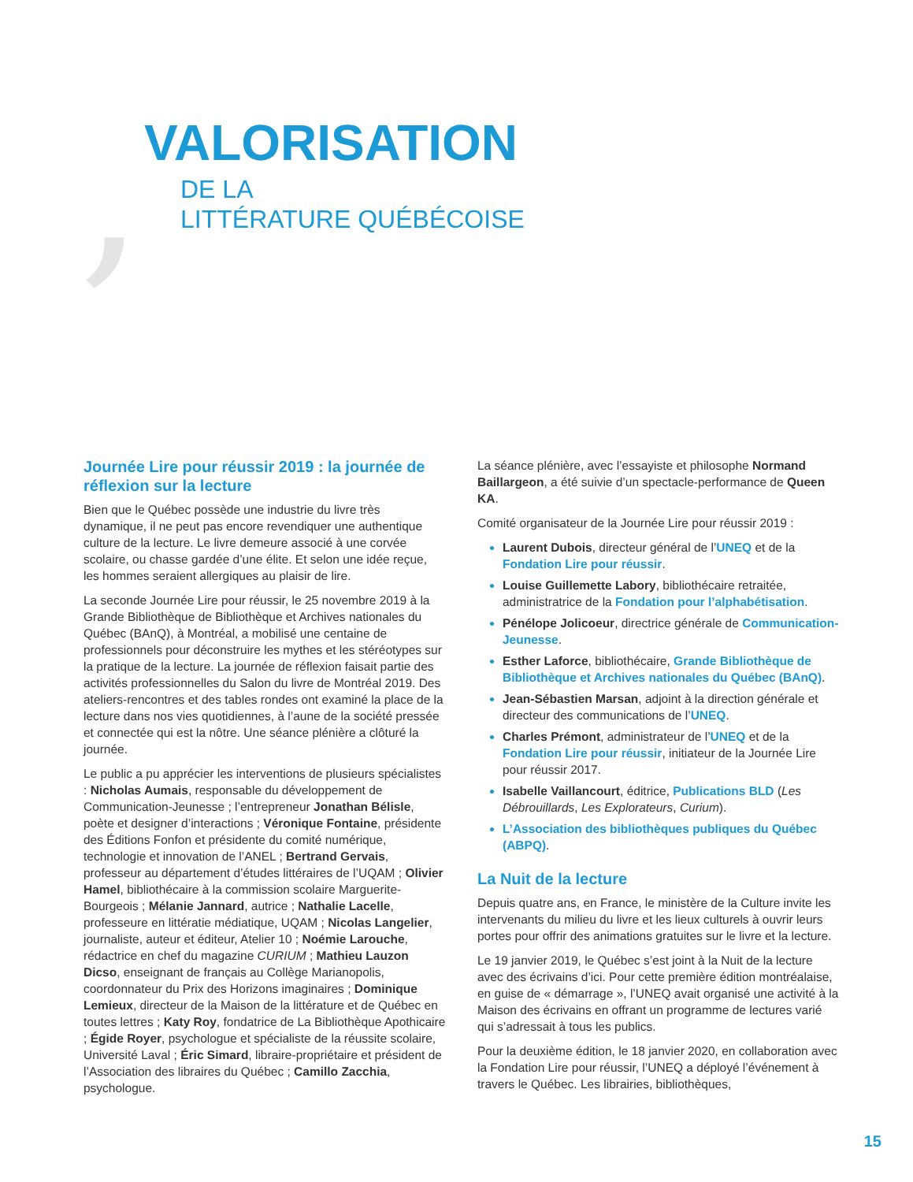,
VALORISATION
DE LA
LITTÉRATURE QUÉBÉCOISE
Journée Lire pour réussir 2019 : la journée de réflexion sur la lecture
Bien que le Québec possède une industrie du livre très dynamique, il ne peut pas encore revendiquer une authentique culture de la lecture. Le livre demeure associé à une corvée scolaire, ou chasse gardée d’une élite. Et selon une idée reçue, les hommes seraient allergiques au plaisir de lire.
La seconde Journée Lire pour réussir, le 25 novembre 2019 à la Grande Bibliothèque de Bibliothèque et Archives nationales du Québec (BAnQ), à Montréal, a mobilisé une centaine de professionnels pour déconstruire les mythes et les stéréotypes sur la pratique de la lecture. La journée de réflexion faisait partie des activités professionnelles du Salon du livre de Montréal 2019. Des ateliers-rencontres et des tables rondes ont examiné la place de la lecture dans nos vies quotidiennes, à l’aune de la société pressée et connectée qui est la nôtre. Une séance plénière a clôturé la journée.
Le public a pu apprécier les interventions de plusieurs spécialistes : Nicholas Aumais, responsable du développement de Communication-Jeunesse ; l’entrepreneur Jonathan Bélisle, poète et designer d’interactions ; Véronique Fontaine, présidente des Éditions Fonfon et présidente du comité numérique, technologie et innovation de l’ANEL ; Bertrand Gervais, professeur au département d’études littéraires de l’UQAM ; Olivier Hamel, bibliothécaire à la commission scolaire Marguerite-Bourgeois ; Mélanie Jannard, autrice ; Nathalie Lacelle, professeure en littératie médiatique, UQAM ; Nicolas Langelier, journaliste, auteur et éditeur, Atelier 10 ; Noémie Larouche, rédactrice en chef du magazine CURIUM ; Mathieu Lauzon Dicso, enseignant de français au Collège Marianopolis, coordonnateur du Prix des Horizons imaginaires ; Dominique Lemieux, directeur de la Maison de la littérature et de Québec en toutes lettres ; Katy Roy, fondatrice de La Bibliothèque Apothicaire ; Égide Royer, psychologue et spécialiste de la réussite scolaire, Université Laval ; Éric Simard, libraire-propriétaire et président de l’Association des libraires du Québec ; Camillo Zacchia, psychologue.
La séance plénière, avec l’essayiste et philosophe Normand Baillargeon, a été suivie d’un spectacle-performance de Queen KA.
Comité organisateur de la Journée Lire pour réussir 2019 :
Laurent Dubois, directeur général de l’UNEQ et de la Fondation Lire pour réussir.
Louise Guillemette Labory, bibliothécaire retraitée, administratrice de la Fondation pour l’alphabétisation.
Pénélope Jolicoeur, directrice générale de Communication-Jeunesse.
Esther Laforce, bibliothécaire, Grande Bibliothèque de Bibliothèque et Archives nationales du Québec (BAnQ).
Jean-Sébastien Marsan, adjoint à la direction générale et directeur des communications de l’UNEQ.
Charles Prémont, administrateur de l’UNEQ et de la Fondation Lire pour réussir, initiateur de la Journée Lire pour réussir 2017.
Isabelle Vaillancourt, éditrice, Publications BLD (Les Débrouillards, Les Explorateurs, Curium).
L’Association des bibliothèques publiques du Québec (ABPQ).
La Nuit de la lecture
Depuis quatre ans, en France, le ministère de la Culture invite les intervenants du milieu du livre et les lieux culturels à ouvrir leurs portes pour offrir des animations gratuites sur le livre et la lecture.
Le 19 janvier 2019, le Québec s’est joint à la Nuit de la lecture avec des écrivains d’ici. Pour cette première édition montréalaise, en guise de « démarrage », l’UNEQ avait organisé une activité à la Maison des écrivains en offrant un programme de lectures varié qui s’adressait à tous les publics.
Pour la deuxième édition, le 18 janvier 2020, en collaboration avec la Fondation Lire pour réussir, l’UNEQ a déployé l’événement à travers le Québec. Les librairies, bibliothèques,
15